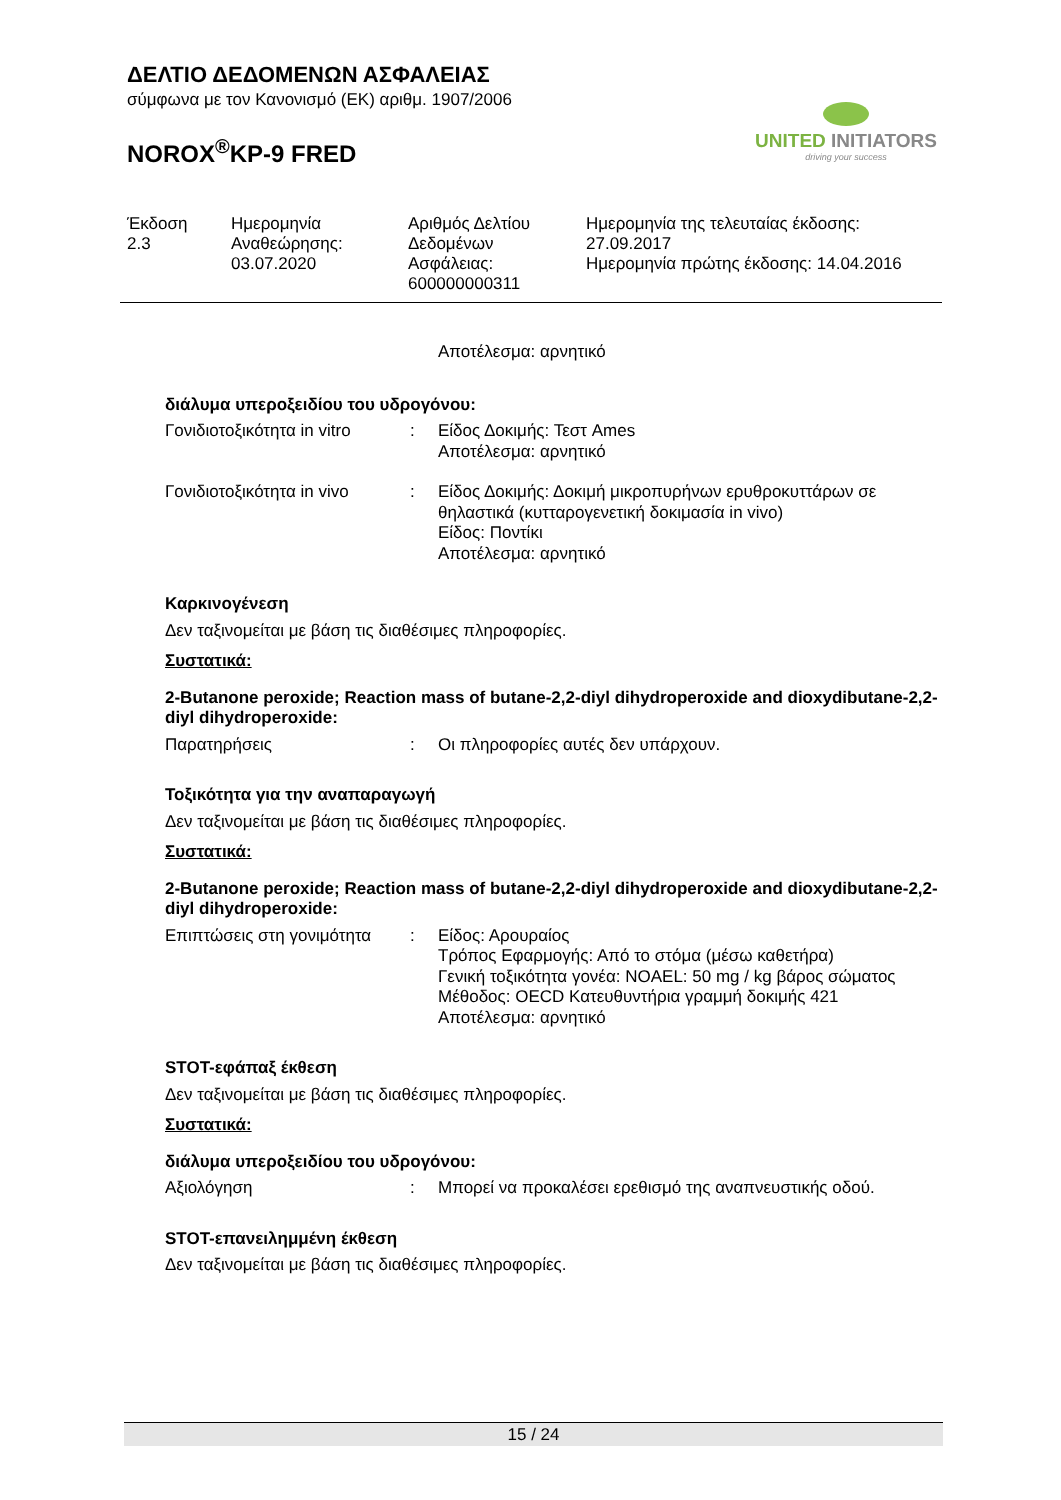ΔΕΛΤΙΟ ΔΕΔΟΜΕΝΩΝ ΑΣΦΑΛΕΙΑΣ
σύμφωνα με τον Κανονισμό (ΕΚ) αριθμ. 1907/2006
NOROX<sup>®</sup>KP-9 FRED
UNITED INITIATORS
driving your success
Έκδοση
2.3
Ημερομηνία
Αναθεώρησης:
03.07.2020
Αριθμός Δελτίου
Δεδομένων
Ασφάλειας:
600000000311
Ημερομηνία της τελευταίας έκδοσης:
27.09.2017
Ημερομηνία πρώτης έκδοσης: 14.04.2016
Αποτέλεσμα: αρνητικό
διάλυμα υπεροξειδίου του υδρογόνου:
Γονιδιοτοξικότητα in vitro
: Είδος Δοκιμής: Τεστ Ames
Αποτέλεσμα: αρνητικό
Γονιδιοτοξικότητα in vivo
: Είδος Δοκιμής: Δοκιμή μικροπυρήνων ερυθροκυττάρων σε θηλαστικά (κυτταρογενετική δοκιμασία in vivo)
Είδος: Ποντίκι
Αποτέλεσμα: αρνητικό
Καρκινογένεση
Δεν ταξινομείται με βάση τις διαθέσιμες πληροφορίες.
Συστατικά:
2-Butanone peroxide; Reaction mass of butane-2,2-diyl dihydroperoxide and dioxydibutane-2,2-diyl dihydroperoxide:
Παρατηρήσεις : Οι πληροφορίες αυτές δεν υπάρχουν.
Τοξικότητα για την αναπαραγωγή
Δεν ταξινομείται με βάση τις διαθέσιμες πληροφορίες.
Συστατικά:
2-Butanone peroxide; Reaction mass of butane-2,2-diyl dihydroperoxide and dioxydibutane-2,2-diyl dihydroperoxide:
Επιπτώσεις στη γονιμότητα
: Είδος: Αρουραίος
Τρόπος Εφαρμογής: Από το στόμα (μέσω καθετήρα)
Γενική τοξικότητα γονέα: NOAEL: 50 mg / kg βάρος σώματος
Μέθοδος: OECD Κατευθυντήρια γραμμή δοκιμής 421
Αποτέλεσμα: αρνητικό
STOT-εφάπαξ έκθεση
Δεν ταξινομείται με βάση τις διαθέσιμες πληροφορίες.
Συστατικά:
διάλυμα υπεροξειδίου του υδρογόνου:
Αξιολόγηση : Μπορεί να προκαλέσει ερεθισμό της αναπνευστικής οδού.
STOT-επανειλημμένη έκθεση
Δεν ταξινομείται με βάση τις διαθέσιμες πληροφορίες.
15 / 24